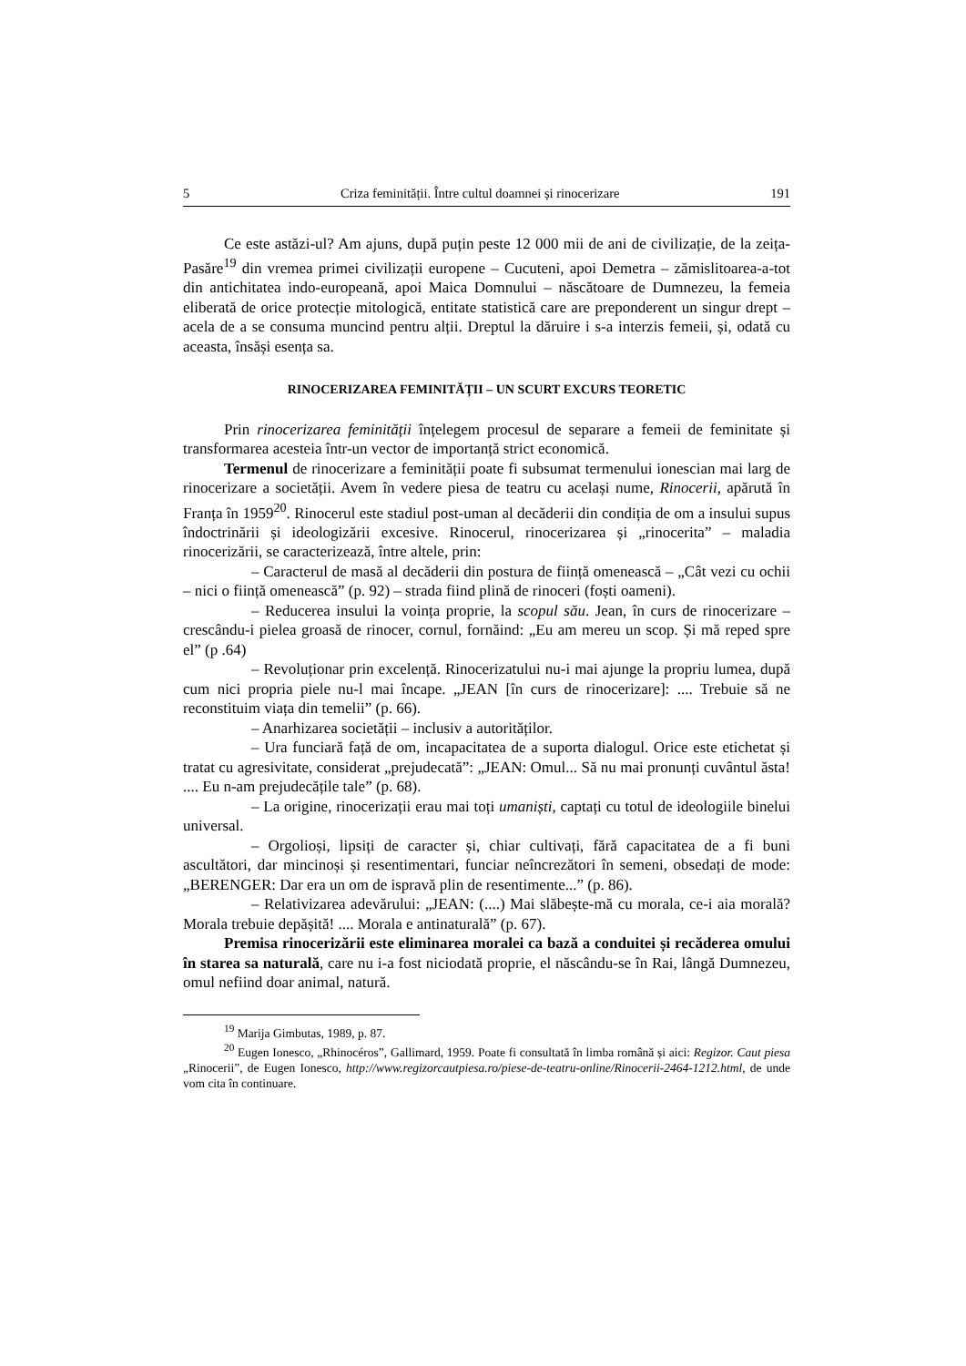5 Criza feminității. Între cultul doamnei și rinocerizare 191
Ce este astăzi-ul? Am ajuns, după puțin peste 12 000 mii de ani de civilizație, de la zeița-Pasăre<sup>19</sup> din vremea primei civilizații europene – Cucuteni, apoi Demetra – zămislitoarea-a-tot din antichitatea indo-europeană, apoi Maica Domnului – născătoare de Dumnezeu, la femeia eliberată de orice protecție mitologică, entitate statistică care are preponderent un singur drept – acela de a se consuma muncind pentru alții. Dreptul la dăruire i s-a interzis femeii, și, odată cu aceasta, însăși esența sa.
RINOCERIZAREA FEMINITĂȚII – UN SCURT EXCURS TEORETIC
Prin rinocerizarea feminității înțelegem procesul de separare a femeii de feminitate și transformarea acesteia într-un vector de importanță strict economică.
Termenul de rinocerizare a feminității poate fi subsumat termenului ionescian mai larg de rinocerizare a societății. Avem în vedere piesa de teatru cu același nume, Rinocerii, apărută în Franța în 1959<sup>20</sup>. Rinocerul este stadiul post-uman al decăderii din condiția de om a insului supus îndoctrinării și ideologizării excesive. Rinocerul, rinocerizarea și „rinocerita” – maladia rinocerizării, se caracterizează, între altele, prin:
– Caracterul de masă al decăderii din postura de ființă omenească – „Cât vezi cu ochii – nici o ființă omenească” (p. 92) – strada fiind plină de rinoceri (foști oameni).
– Reducerea insului la voința proprie, la scopul său. Jean, în curs de rinocerizare – crescându-i pielea groasă de rinocer, cornul, fornăind: „Eu am mereu un scop. Și mă reped spre el” (p .64)
– Revoluționar prin excelență. Rinocerizatului nu-i mai ajunge la propriu lumea, după cum nici propria piele nu-l mai încape. „JEAN [în curs de rinocerizare]: .... Trebuie să ne reconstituim viața din temelii” (p. 66).
– Anarhizarea societății – inclusiv a autorităților.
– Ura funciară față de om, incapacitatea de a suporta dialogul. Orice este etichetat și tratat cu agresivitate, considerat „prejudecată”: „JEAN: Omul... Să nu mai pronunți cuvântul ăsta! .... Eu n-am prejudecățile tale” (p. 68).
– La origine, rinocerizații erau mai toți umaniști, captați cu totul de ideologiile binelui universal.
– Orgolioși, lipsiți de caracter și, chiar cultivați, fără capacitatea de a fi buni ascultători, dar mincinoși și resentimentari, funciar neîncrezători în semeni, obsedați de mode: „BERENGER: Dar era un om de ispravă plin de resentimente...” (p. 86).
– Relativizarea adevărului: „JEAN: (....) Mai slăbește-mă cu morala, ce-i aia morală? Morala trebuie depășită! .... Morala e antinaturală” (p. 67).
Premisa rinocerizării este eliminarea moralei ca bază a conduitei și recăderea omului în starea sa naturală, care nu i-a fost niciodată proprie, el născându-se în Rai, lângă Dumnezeu, omul nefiind doar animal, natură.
<sup>19</sup> Marija Gimbutas, 1989, p. 87.
<sup>20</sup> Eugen Ionesco, „Rhinocéros”, Gallimard, 1959. Poate fi consultată în limba română și aici: Regizor. Caut piesa „Rinocerii”, de Eugen Ionesco, http://www.regizorcautpiesa.ro/piese-de-teatru-online/Rinocerii-2464-1212.html, de unde vom cita în continuare.